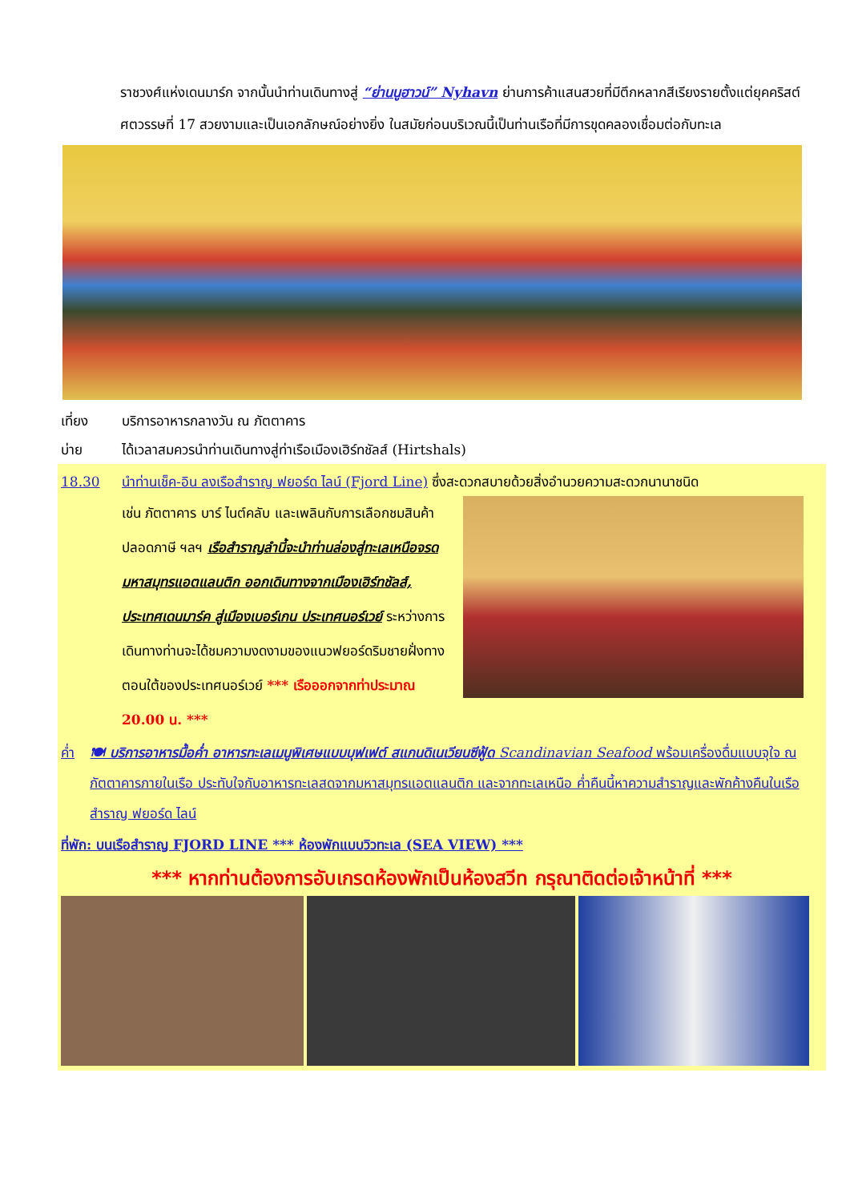ราชวงศ์แห่งเดนมาร์ก จากนั้นนำท่านเดินทางสู่ “ย่านนูฮาวน์” Nyhavn ย่านการค้าแสนสวยที่มีตึกหลากสีเรียงรายตั้งแต่ยุคคริสต์ศตวรรษที่ 17 สวยงามและเป็นเอกลักษณ์อย่างยิ่ง ในสมัยก่อนบริเวณนี้เป็นท่านเรือที่มีการขุดคลองเชื่อมต่อกับทะเล
เที่ยง บริการอาหารกลางวัน ณ ภัตตาคาร
บ่าย ได้เวลาสมควรนำท่านเดินทางสู่ท่าเรือเมืองเฮิร์ทชัลส์ (Hirtshals)
18.30 นำท่านเช็ค-อิน ลงเรือสำราญ ฟยอร์ด ไลน์ (Fjord Line) ซึ่งสะดวกสบายด้วยสิ่งอำนวยความสะดวกนานาชนิด
เช่น ภัตตาคาร บาร์ ไนต์คลับ และเพลินกับการเลือกชมสินค้าปลอดภาษี ฯลฯ เรือสำราญลำนี้จะนำท่านล่องสู่ทะเลเหนือจรดมหาสมุทรแอตแลนติก ออกเดินทางจากเมืองเฮิร์ทชัลส์, ประเทศเดนมาร์ค สู่เมืองเบอร์เกน ประเทศนอร์เวย์ ระหว่างการเดินทางท่านจะได้ชมความงดงามของแนวฟยอร์ดริมชายฝั่งทางตอนใต้ของประเทศนอร์เวย์ *** เรือออกจากท่าประมาณ 20.00 น. ***
ค่ำ 🍽 บริการอาหารมื้อค่ำ อาหารทะเลเมนูพิเศษแบบบุฟเฟต์ สแกนดิเนเวียนซีฟู้ด Scandinavian Seafood พร้อมเครื่องดื่มแบบจุใจ ณ ภัตตาคารภายในเรือ ประทับใจกับอาหารทะเลสดจากมหาสมุทรแอตแลนติก และจากทะเลเหนือ ค่ำคืนนี้หาความสำราญและพักค้างคืนในเรือสำราญ ฟยอร์ด ไลน์
ที่พัก: บนเรือสำราญ FJORD LINE *** ห้องพักแบบวิวทะเล (SEA VIEW) ***
*** หากท่านต้องการอับเกรดห้องพักเป็นห้องสวีท กรุณาติดต่อเจ้าหน้าที่ ***